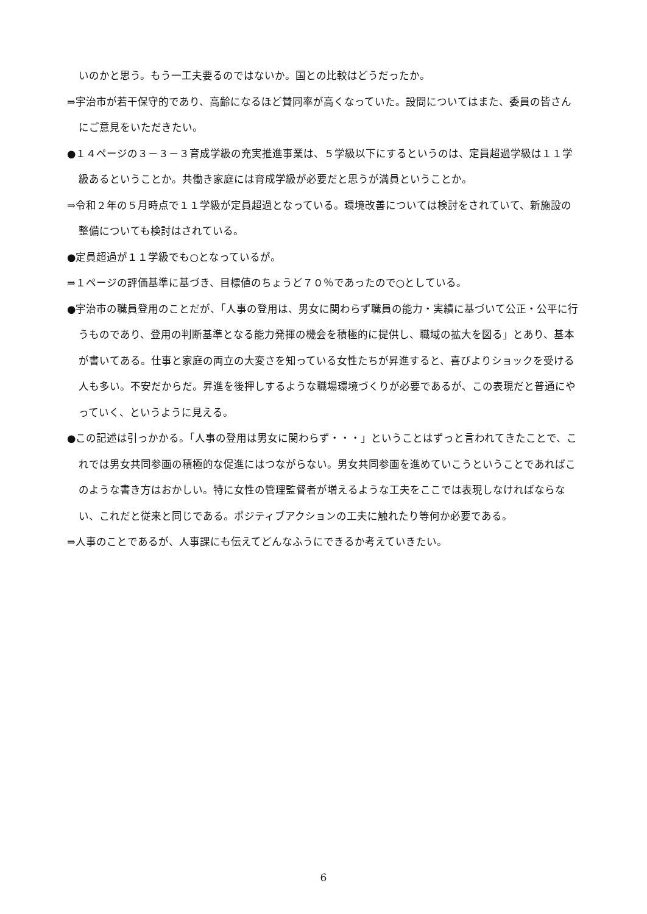いのかと思う。もう一工夫要るのではないか。国との比較はどうだったか。
⇒宇治市が若干保守的であり、高齢になるほど賛同率が高くなっていた。設問についてはまた、委員の皆さんにご意見をいただきたい。
●１４ページの３－３－３育成学級の充実推進事業は、５学級以下にするというのは、定員超過学級は１１学級あるということか。共働き家庭には育成学級が必要だと思うが満員ということか。
⇒令和２年の５月時点で１１学級が定員超過となっている。環境改善については検討をされていて、新施設の整備についても検討はされている。
●定員超過が１１学級でも○となっているが。
⇒１ページの評価基準に基づき、目標値のちょうど７０％であったので○としている。
●宇治市の職員登用のことだが、「人事の登用は、男女に関わらず職員の能力・実績に基づいて公正・公平に行うものであり、登用の判断基準となる能力発揮の機会を積極的に提供し、職域の拡大を図る」とあり、基本が書いてある。仕事と家庭の両立の大変さを知っている女性たちが昇進すると、喜びよりショックを受ける人も多い。不安だからだ。昇進を後押しするような職場環境づくりが必要であるが、この表現だと普通にやっていく、というように見える。
●この記述は引っかかる。「人事の登用は男女に関わらず・・・」ということはずっと言われてきたことで、これでは男女共同参画の積極的な促進にはつながらない。男女共同参画を進めていこうということであればこのような書き方はおかしい。特に女性の管理監督者が増えるような工夫をここでは表現しなければならない、これだと従来と同じである。ポジティブアクションの工夫に触れたり等何か必要である。
⇒人事のことであるが、人事課にも伝えてどんなふうにできるか考えていきたい。
6